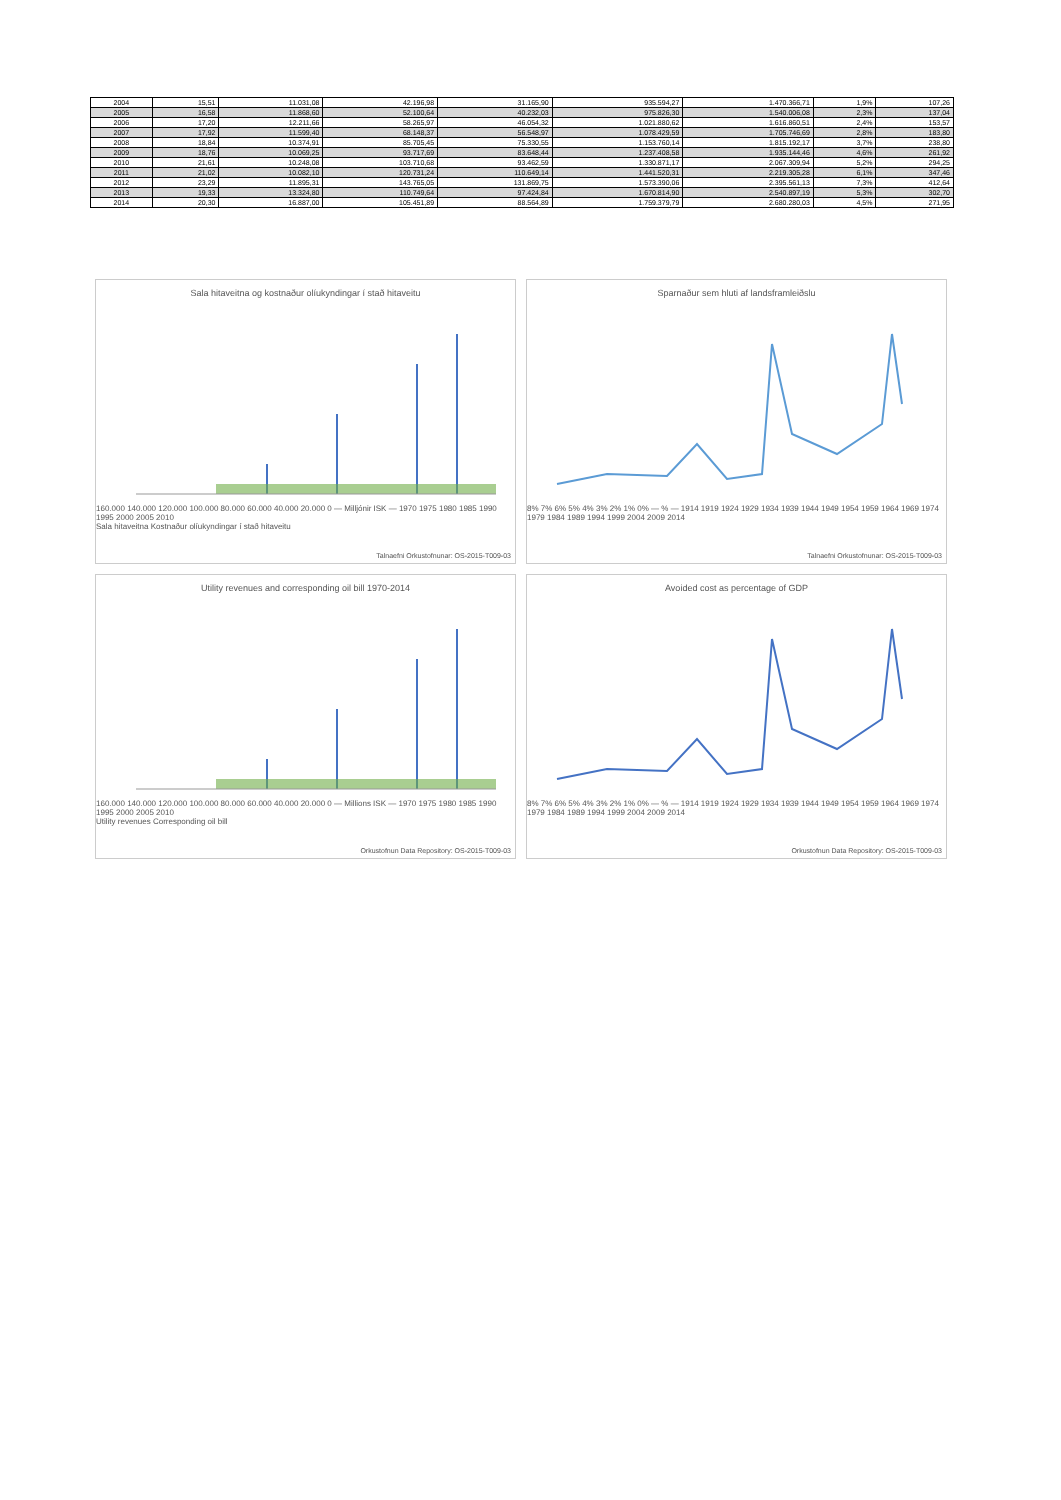| 2004 | 15,51 | 11.031,08 | 42.196,98 | 31.165,90 | 935.594,27 | 1.470.366,71 | 1,9% | 107,26 |
| 2005 | 16,58 | 11.868,60 | 52.100,64 | 40.232,03 | 975.826,30 | 1.540.006,08 | 2,3% | 137,04 |
| 2006 | 17,20 | 12.211,66 | 58.265,97 | 46.054,32 | 1.021.880,62 | 1.616.860,51 | 2,4% | 153,57 |
| 2007 | 17,92 | 11.599,40 | 68.148,37 | 56.548,97 | 1.078.429,59 | 1.705.746,69 | 2,8% | 183,80 |
| 2008 | 18,84 | 10.374,91 | 85.705,45 | 75.330,55 | 1.153.760,14 | 1.815.192,17 | 3,7% | 238,80 |
| 2009 | 18,76 | 10.069,25 | 93.717,69 | 83.648,44 | 1.237.408,58 | 1.935.144,46 | 4,6% | 261,92 |
| 2010 | 21,61 | 10.248,08 | 103.710,68 | 93.462,59 | 1.330.871,17 | 2.067.309,94 | 5,2% | 294,25 |
| 2011 | 21,02 | 10.082,10 | 120.731,24 | 110.649,14 | 1.441.520,31 | 2.219.305,28 | 6,1% | 347,46 |
| 2012 | 23,29 | 11.895,31 | 143.765,05 | 131.869,75 | 1.573.390,06 | 2.395.561,13 | 7,3% | 412,64 |
| 2013 | 19,33 | 13.324,80 | 110.749,64 | 97.424,84 | 1.670.814,90 | 2.540.897,19 | 5,3% | 302,70 |
| 2014 | 20,30 | 16.887,00 | 105.451,89 | 88.564,89 | 1.759.379,79 | 2.680.280,03 | 4,5% | 271,95 |
Sala hitaveitna og kostnaður olíukyndingar í stað hitaveitu
160.000 140.000 120.000 100.000 80.000 60.000 40.000 20.000 0 — Milljónir ISK — 1970 1975 1980 1985 1990 1995 2000 2005 2010
Sala hitaveitna Kostnaður olíukyndingar í stað hitaveitu
Talnaefni Orkustofnunar: OS-2015-T009-03
Sparnaður sem hluti af landsframleiðslu
8% 7% 6% 5% 4% 3% 2% 1% 0% — % — 1914 1919 1924 1929 1934 1939 1944 1949 1954 1959 1964 1969 1974 1979 1984 1989 1994 1999 2004 2009 2014
Talnaefni Orkustofnunar: OS-2015-T009-03
Utility revenues and corresponding oil bill 1970-2014
160.000 140.000 120.000 100.000 80.000 60.000 40.000 20.000 0 — Millions ISK — 1970 1975 1980 1985 1990 1995 2000 2005 2010
Utility revenues Corresponding oil bill
Orkustofnun Data Repository: OS-2015-T009-03
Avoided cost as percentage of GDP
8% 7% 6% 5% 4% 3% 2% 1% 0% — % — 1914 1919 1924 1929 1934 1939 1944 1949 1954 1959 1964 1969 1974 1979 1984 1989 1994 1999 2004 2009 2014
Orkustofnun Data Repository: OS-2015-T009-03